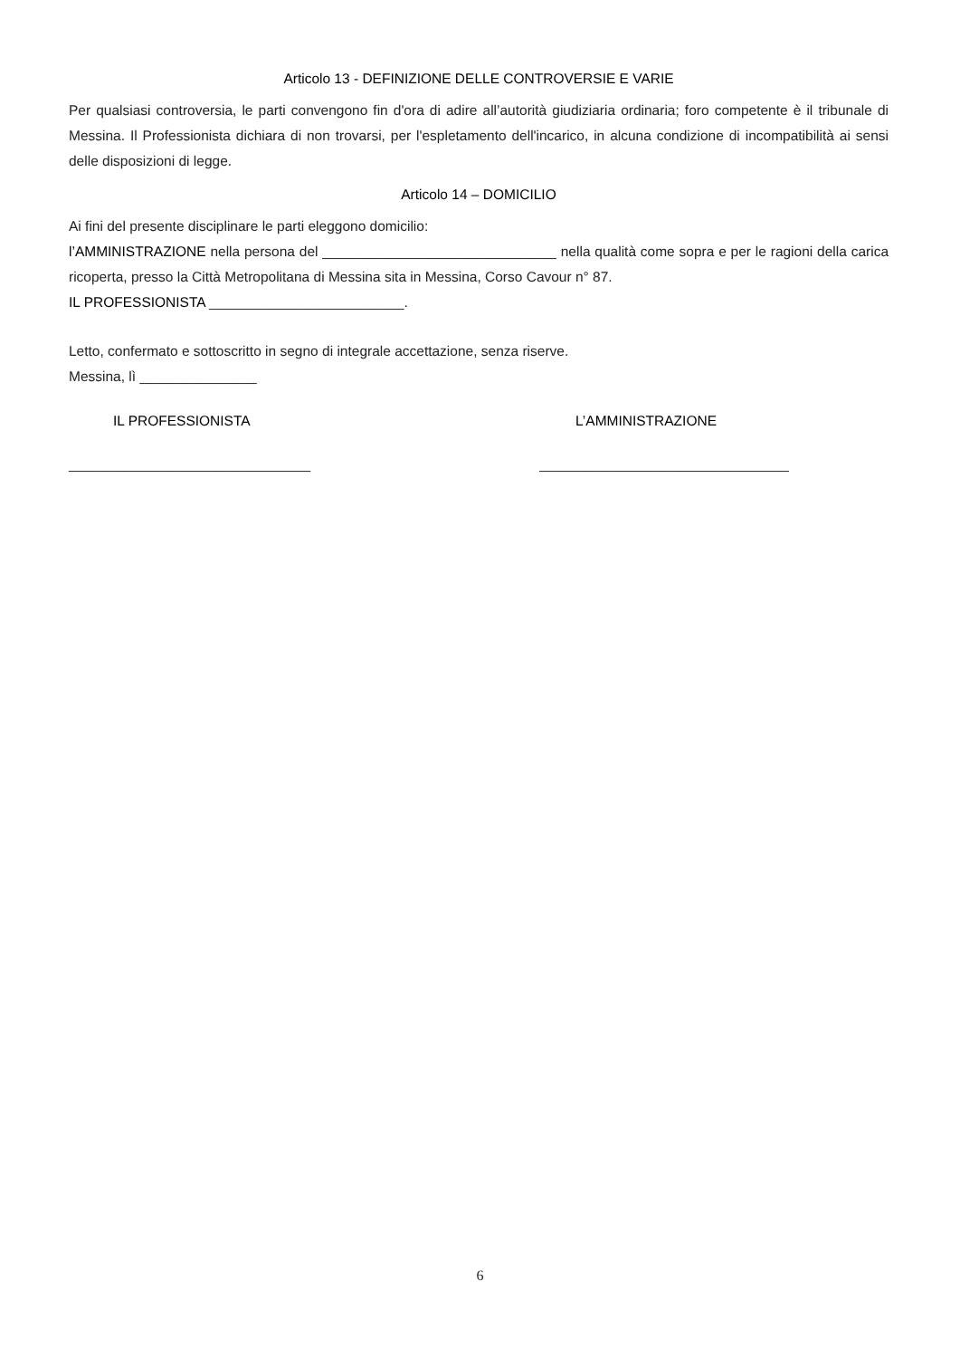Articolo 13 - DEFINIZIONE DELLE CONTROVERSIE E VARIE
Per qualsiasi controversia, le parti convengono fin d'ora di adire all’autorità giudiziaria ordinaria; foro competente è il tribunale di Messina. Il Professionista dichiara di non trovarsi, per l'espletamento dell'incarico, in alcuna condizione di incompatibilità ai sensi delle disposizioni di legge.
Articolo 14 – DOMICILIO
Ai fini del presente disciplinare le parti eleggono domicilio:
l’AMMINISTRAZIONE nella persona del ______________________________ nella qualità come sopra e per le ragioni della carica ricoperta, presso la Città Metropolitana di Messina sita in Messina, Corso Cavour n° 87.
IL PROFESSIONISTA _________________________.
Letto, confermato e sottoscritto in segno di integrale accettazione, senza riserve.
Messina, lì _______________
IL PROFESSIONISTA L’AMMINISTRAZIONE
_______________________________ ________________________________
6